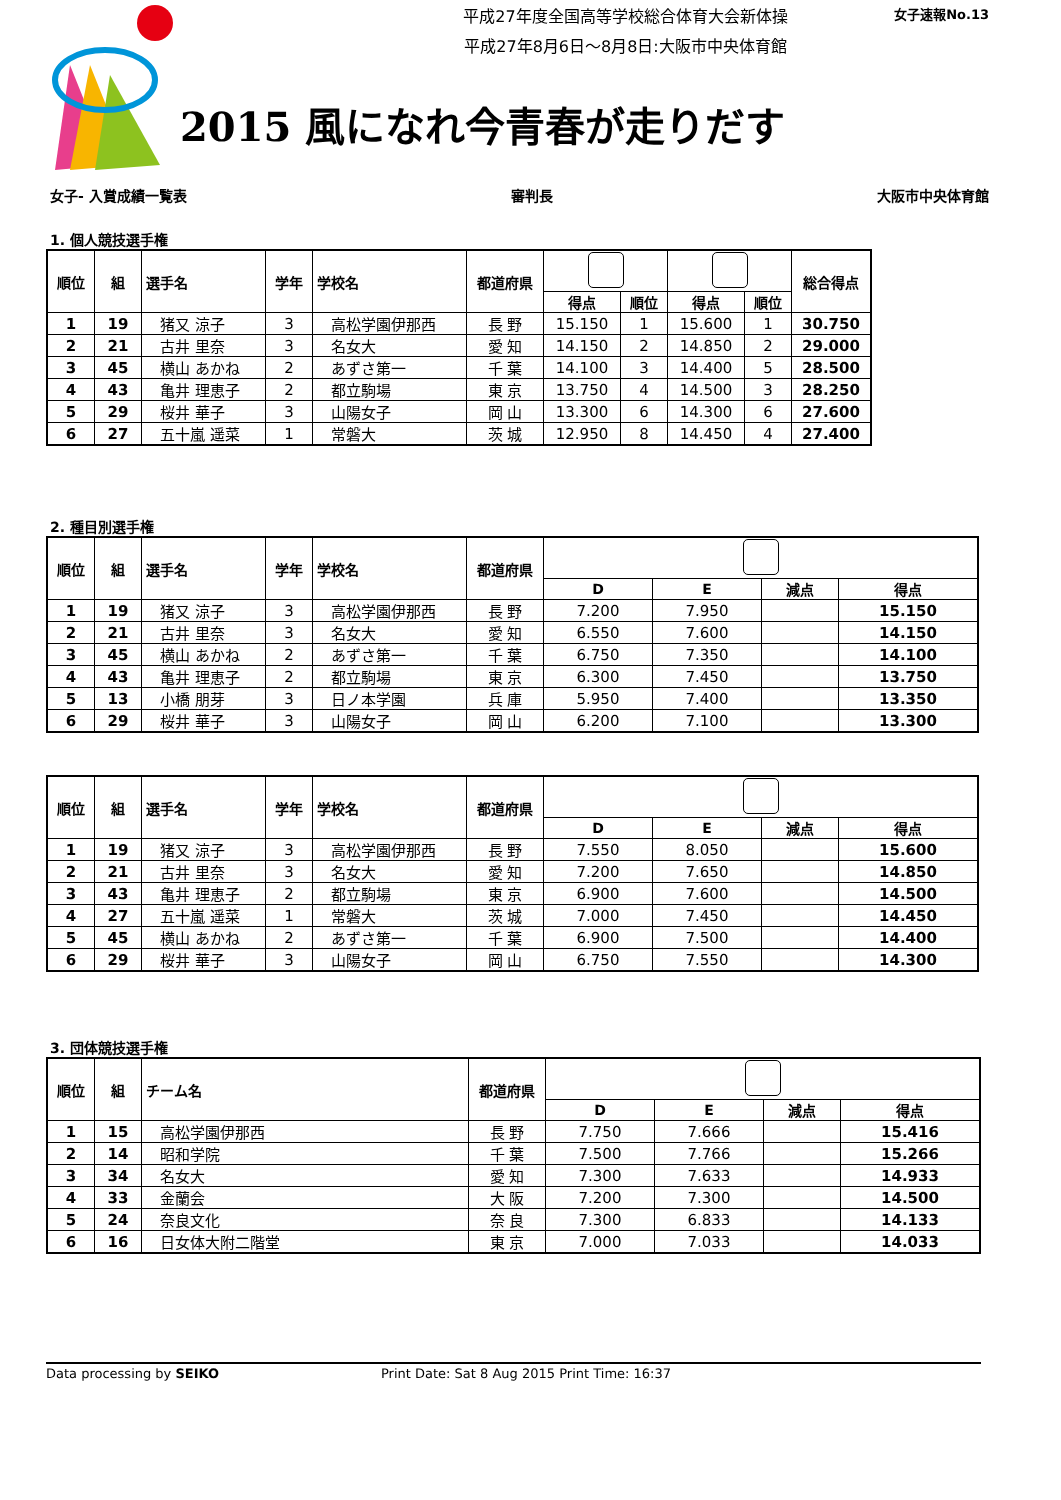平成27年度全国高等学校総合体育大会新体操
平成27年8月6日～8月8日:大阪市中央体育館
女子速報No.13
2015 風になれ今青春が走りだす
女子- 入賞成績一覧表 審判長 大阪市中央体育館
1. 個人競技選手権
| 順位 | 組 | 選手名 | 学年 | 学校名 | 都道府県 | | | | | 総合得点 |
| --- | --- | --- | --- | --- | --- | --- | --- | --- | --- | --- |
| | | | | | | 得点 | 順位 | 得点 | 順位 | |
| 1 | 19 | 猪又 涼子 | 3 | 高松学園伊那西 | 長 野 | 15.150 | 1 | 15.600 | 1 | 30.750 |
| 2 | 21 | 古井 里奈 | 3 | 名女大 | 愛 知 | 14.150 | 2 | 14.850 | 2 | 29.000 |
| 3 | 45 | 横山 あかね | 2 | あずさ第一 | 千 葉 | 14.100 | 3 | 14.400 | 5 | 28.500 |
| 4 | 43 | 亀井 理恵子 | 2 | 都立駒場 | 東 京 | 13.750 | 4 | 14.500 | 3 | 28.250 |
| 5 | 29 | 桜井 華子 | 3 | 山陽女子 | 岡 山 | 13.300 | 6 | 14.300 | 6 | 27.600 |
| 6 | 27 | 五十嵐 遥菜 | 1 | 常磐大 | 茨 城 | 12.950 | 8 | 14.450 | 4 | 27.400 |
2. 種目別選手権
| 順位 | 組 | 選手名 | 学年 | 学校名 | 都道府県 | | | | |
| --- | --- | --- | --- | --- | --- | --- | --- | --- | --- |
| | | | | | | D | E | 減点 | 得点 |
| 1 | 19 | 猪又 涼子 | 3 | 高松学園伊那西 | 長 野 | 7.200 | 7.950 | | 15.150 |
| 2 | 21 | 古井 里奈 | 3 | 名女大 | 愛 知 | 6.550 | 7.600 | | 14.150 |
| 3 | 45 | 横山 あかね | 2 | あずさ第一 | 千 葉 | 6.750 | 7.350 | | 14.100 |
| 4 | 43 | 亀井 理恵子 | 2 | 都立駒場 | 東 京 | 6.300 | 7.450 | | 13.750 |
| 5 | 13 | 小橋 朋芽 | 3 | 日ノ本学園 | 兵 庫 | 5.950 | 7.400 | | 13.350 |
| 6 | 29 | 桜井 華子 | 3 | 山陽女子 | 岡 山 | 6.200 | 7.100 | | 13.300 |
| 順位 | 組 | 選手名 | 学年 | 学校名 | 都道府県 | | | | |
| --- | --- | --- | --- | --- | --- | --- | --- | --- | --- |
| | | | | | | D | E | 減点 | 得点 |
| 1 | 19 | 猪又 涼子 | 3 | 高松学園伊那西 | 長 野 | 7.550 | 8.050 | | 15.600 |
| 2 | 21 | 古井 里奈 | 3 | 名女大 | 愛 知 | 7.200 | 7.650 | | 14.850 |
| 3 | 43 | 亀井 理恵子 | 2 | 都立駒場 | 東 京 | 6.900 | 7.600 | | 14.500 |
| 4 | 27 | 五十嵐 遥菜 | 1 | 常磐大 | 茨 城 | 7.000 | 7.450 | | 14.450 |
| 5 | 45 | 横山 あかね | 2 | あずさ第一 | 千 葉 | 6.900 | 7.500 | | 14.400 |
| 6 | 29 | 桜井 華子 | 3 | 山陽女子 | 岡 山 | 6.750 | 7.550 | | 14.300 |
3. 団体競技選手権
| 順位 | 組 | チーム名 | 都道府県 | | | | |
| --- | --- | --- | --- | --- | --- | --- | --- |
| | | | | D | E | 減点 | 得点 |
| 1 | 15 | 高松学園伊那西 | 長 野 | 7.750 | 7.666 | | 15.416 |
| 2 | 14 | 昭和学院 | 千 葉 | 7.500 | 7.766 | | 15.266 |
| 3 | 34 | 名女大 | 愛 知 | 7.300 | 7.633 | | 14.933 |
| 4 | 33 | 金蘭会 | 大 阪 | 7.200 | 7.300 | | 14.500 |
| 5 | 24 | 奈良文化 | 奈 良 | 7.300 | 6.833 | | 14.133 |
| 6 | 16 | 日女体大附二階堂 | 東 京 | 7.000 | 7.033 | | 14.033 |
Data processing by SEIKO Print Date: Sat 8 Aug 2015 Print Time: 16:37